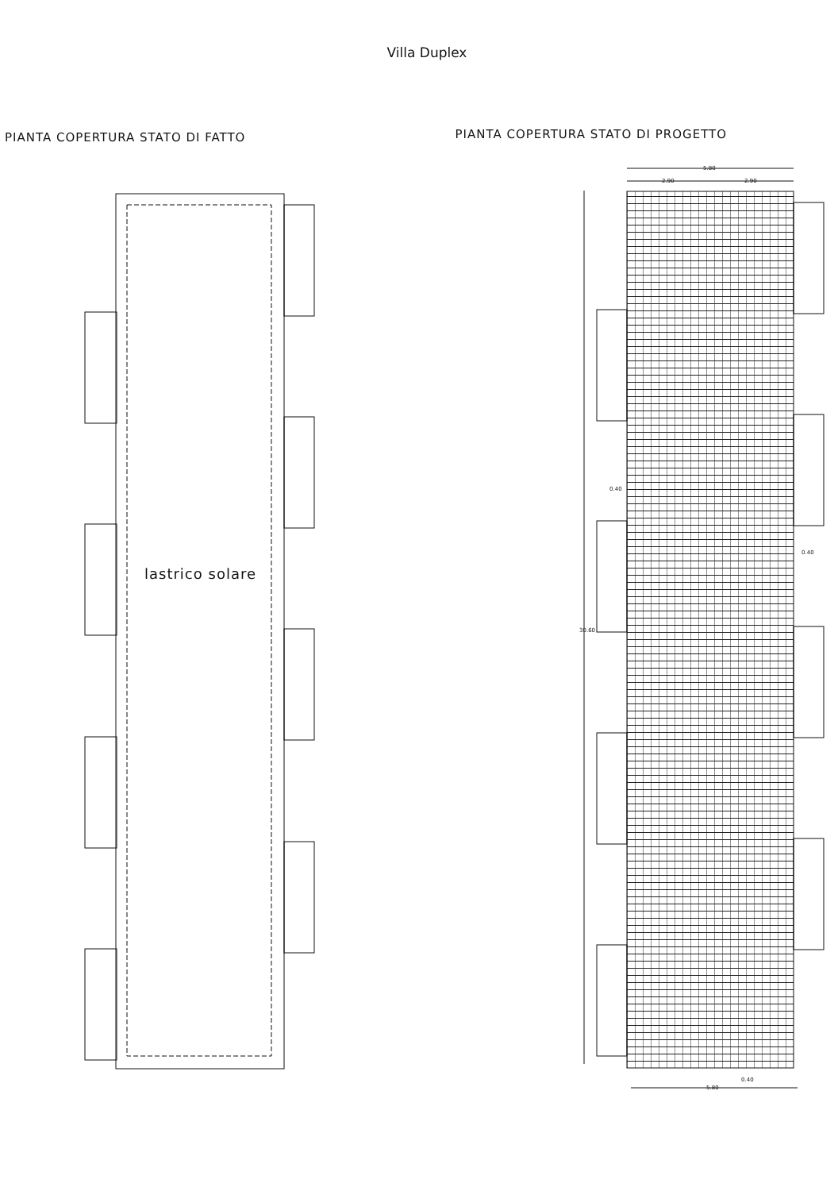Villa Duplex
PIANTA COPERTURA STATO DI FATTO
PIANTA COPERTURA STATO DI PROGETTO
lastrico solare
5.80
2.90 2.90
0.40
0.40
30.60
0.40
5.80